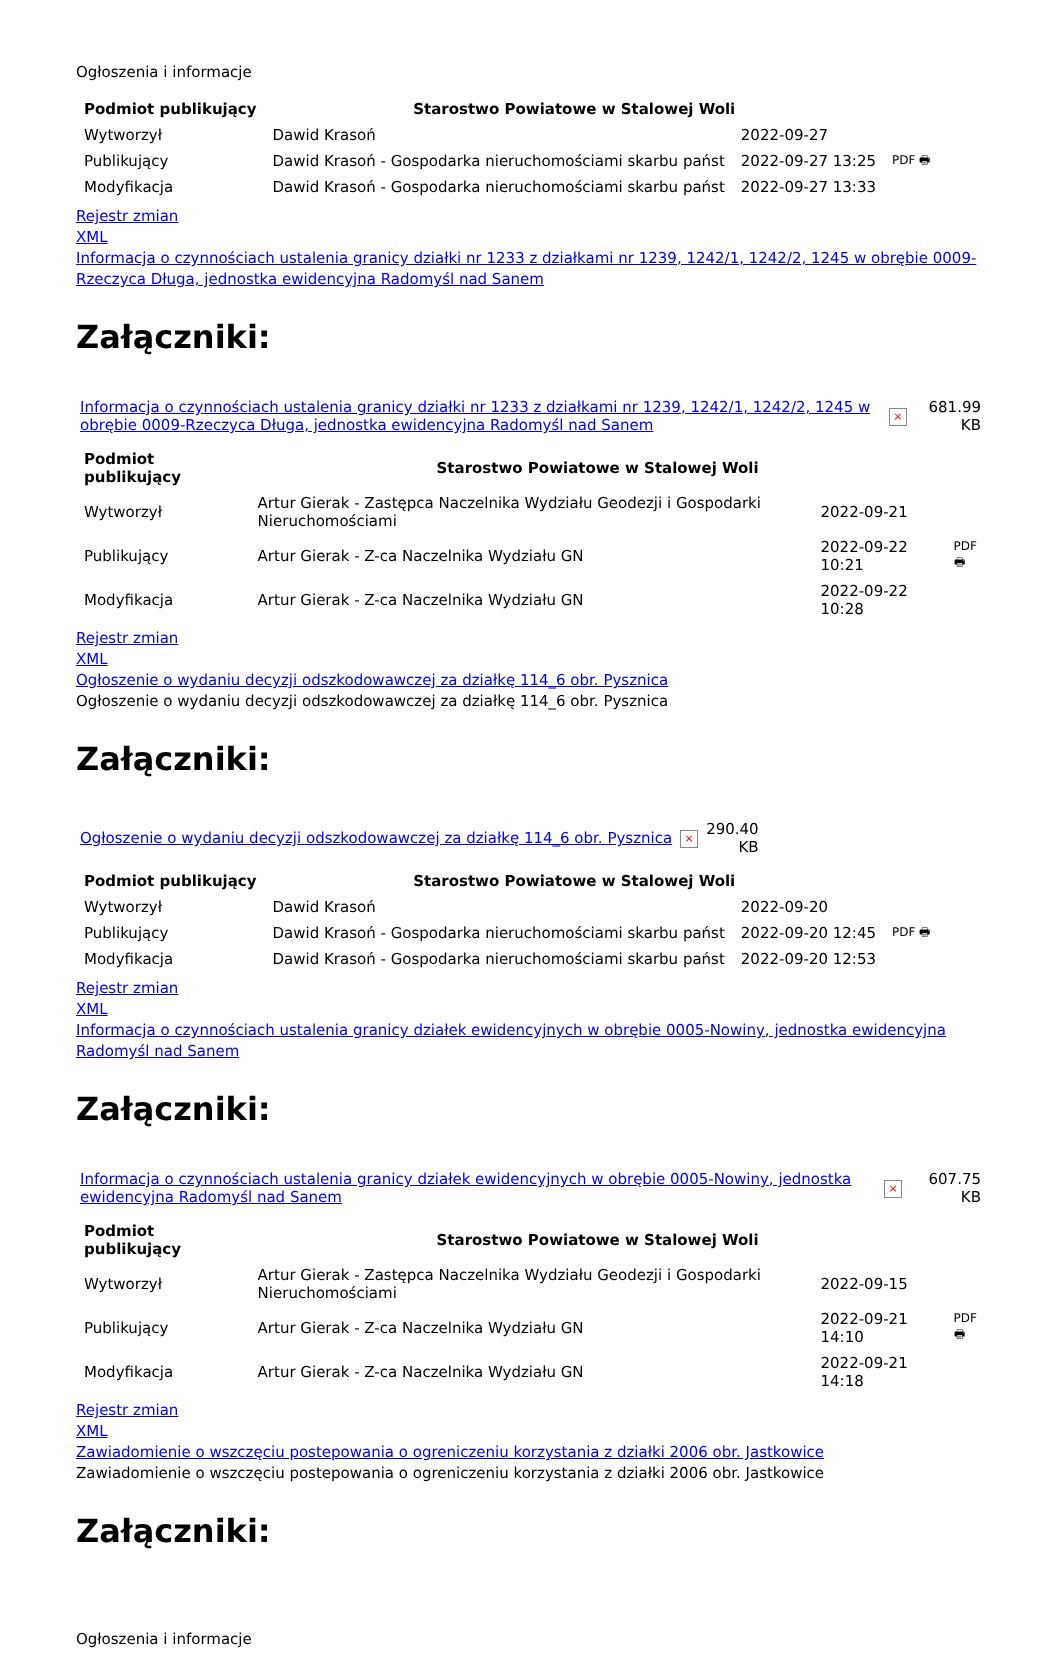Ogłoszenia i informacje
| Podmiot publikujący | Starostwo Powiatowe w Stalowej Woli | | |
| Wytworzył | Dawid Krasoń | 2022-09-27 | PDF 🖶 |
| Publikujący | Dawid Krasoń - Gospodarka nieruchomościami skarbu państ | 2022-09-27 13:25 | |
| Modyfikacja | Dawid Krasoń - Gospodarka nieruchomościami skarbu państ | 2022-09-27 13:33 | |
Rejestr zmian
XML
Informacja o czynnościach ustalenia granicy działki nr 1233 z działkami nr 1239, 1242/1, 1242/2, 1245 w obrębie 0009-Rzeczyca Długa, jednostka ewidencyjna Radomyśl nad Sanem
Załączniki:
| Informacja o czynnościach ustalenia granicy działki nr 1233 z działkami nr 1239, 1242/1, 1242/2, 1245 w obrębie 0009-Rzeczyca Długa, jednostka ewidencyjna Radomyśl nad Sanem | × | 681.99 KB |
| Podmiot publikujący | Starostwo Powiatowe w Stalowej Woli | | |
| Wytworzył | Artur Gierak - Zastępca Naczelnika Wydziału Geodezji i Gospodarki Nieruchomościami | 2022-09-21 | PDF 🖶 |
| Publikujący | Artur Gierak - Z-ca Naczelnika Wydziału GN | 2022-09-22 10:21 | |
| Modyfikacja | Artur Gierak - Z-ca Naczelnika Wydziału GN | 2022-09-22 10:28 | |
Rejestr zmian
XML
Ogłoszenie o wydaniu decyzji odszkodowawczej za działkę 114_6 obr. Pysznica
Ogłoszenie o wydaniu decyzji odszkodowawczej za działkę 114_6 obr. Pysznica
Załączniki:
| Ogłoszenie o wydaniu decyzji odszkodowawczej za działkę 114_6 obr. Pysznica | × | 290.40 KB |
| Podmiot publikujący | Starostwo Powiatowe w Stalowej Woli | | |
| Wytworzył | Dawid Krasoń | 2022-09-20 | PDF 🖶 |
| Publikujący | Dawid Krasoń - Gospodarka nieruchomościami skarbu państ | 2022-09-20 12:45 | |
| Modyfikacja | Dawid Krasoń - Gospodarka nieruchomościami skarbu państ | 2022-09-20 12:53 | |
Rejestr zmian
XML
Informacja o czynnościach ustalenia granicy działek ewidencyjnych w obrębie 0005-Nowiny, jednostka ewidencyjna Radomyśl nad Sanem
Załączniki:
| Informacja o czynnościach ustalenia granicy działek ewidencyjnych w obrębie 0005-Nowiny, jednostka ewidencyjna Radomyśl nad Sanem | × | 607.75 KB |
| Podmiot publikujący | Starostwo Powiatowe w Stalowej Woli | | |
| Wytworzył | Artur Gierak - Zastępca Naczelnika Wydziału Geodezji i Gospodarki Nieruchomościami | 2022-09-15 | PDF 🖶 |
| Publikujący | Artur Gierak - Z-ca Naczelnika Wydziału GN | 2022-09-21 14:10 | |
| Modyfikacja | Artur Gierak - Z-ca Naczelnika Wydziału GN | 2022-09-21 14:18 | |
Rejestr zmian
XML
Zawiadomienie o wszczęciu postepowania o ogreniczeniu korzystania z działki 2006 obr. Jastkowice
Zawiadomienie o wszczęciu postepowania o ogreniczeniu korzystania z działki 2006 obr. Jastkowice
Załączniki:
Ogłoszenia i informacje